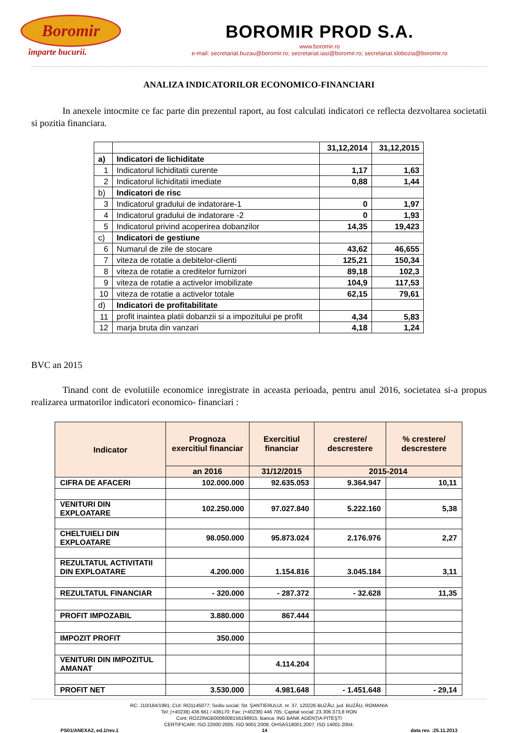Boromir
împarte bucurii.
BOROMIR PROD S.A.
www.boromir.ro
e-mail: secretariat.buzau@boromir.ro; secretariat.iasi@boromir.ro; secretariat.slobozia@boromir.ro
ANALIZA INDICATORILOR ECONOMICO-FINANCIARI
In anexele intocmite ce fac parte din prezentul raport, au fost calculati indicatori ce reflecta dezvoltarea societatii si pozitia financiara.
| | | 31,12,2014 | 31,12,2015 |
| a) | Indicatori de lichiditate | | |
| 1 | Indicatorul lichiditatii curente | 1,17 | 1,63 |
| 2 | Indicatorul lichiditatii imediate | 0,88 | 1,44 |
| b) | Indicatori de risc | | |
| 3 | Indicatorul gradului de indatorare-1 | 0 | 1,97 |
| 4 | Indicatorul gradului de indatorare -2 | 0 | 1,93 |
| 5 | Indicatorul privind acoperirea dobanzilor | 14,35 | 19,423 |
| c) | Indicatori de gestiune | | |
| 6 | Numarul de zile de stocare | 43,62 | 46,655 |
| 7 | viteza de rotatie a debitelor-clienti | 125,21 | 150,34 |
| 8 | viteza de rotatie a creditelor furnizori | 89,18 | 102,3 |
| 9 | viteza de rotatie a activelor imobilizate | 104,9 | 117,53 |
| 10 | viteza de rotatie a activelor totale | 62,15 | 79,61 |
| d) | Indicatori de profitabilitate | | |
| 11 | profit inaintea platii dobanzii si a impozitului pe profit | 4,34 | 5,83 |
| 12 | marja bruta din vanzari | 4,18 | 1,24 |
BVC an 2015
Tinand cont de evolutiile economice inregistrate in aceasta perioada, pentru anul 2016, societatea si-a propus realizarea urmatorilor indicatori economico- financiari :
| Indicator | Prognoza exercitiul financiar | Exercitiul financiar | crestere/ descrestere | % crestere/ descrestere |
| --- | --- | --- | --- | --- |
| | an 2016 | 31/12/2015 | 2015-2014 | |
| CIFRA DE AFACERI | 102.000.000 | 92.635.053 | 9.364.947 | 10,11 |
| VENITURI DIN EXPLOATARE | 102.250.000 | 97.027.840 | 5.222.160 | 5,38 |
| CHELTUIELI DIN EXPLOATARE | 98.050.000 | 95.873.024 | 2.176.976 | 2,27 |
| REZULTATUL ACTIVITATII DIN EXPLOATARE | 4.200.000 | 1.154.816 | 3.045.184 | 3,11 |
| REZULTATUL FINANCIAR | - 320.000 | - 287.372 | - 32.628 | 11,35 |
| PROFIT IMPOZABIL | 3.880.000 | 867.444 | | |
| IMPOZIT PROFIT | 350.000 | | | |
| VENITURI DIN IMPOZITUL AMANAT | | 4.114.204 | | |
| PROFIT NET | 3.530.000 | 4.981.648 | - 1.451.648 | - 29,14 |
RC: J10/184/1991; CUI: RO1145077; Sediu social: Str. ŞANTIERULUI, nr. 37, 120226 BUZĂU, jud. BUZĂU, ROMANIA
Tel: (+40238) 436 661 / 436170; Fax: (+40238) 446 705; Capital social: 23.306.373,8 RON
Cont: RO22INGB0006008156198915; Banca: ING BANK AGENŢIA PITEŞTI
CERTIFICARI: ISO 22000:2005; ISO 9001:2008; OHSAS18001:2007; ISO 14001:2004;
PS01/ANEXA2, ed.1/rev.1 14 data rev. :25.11.2013